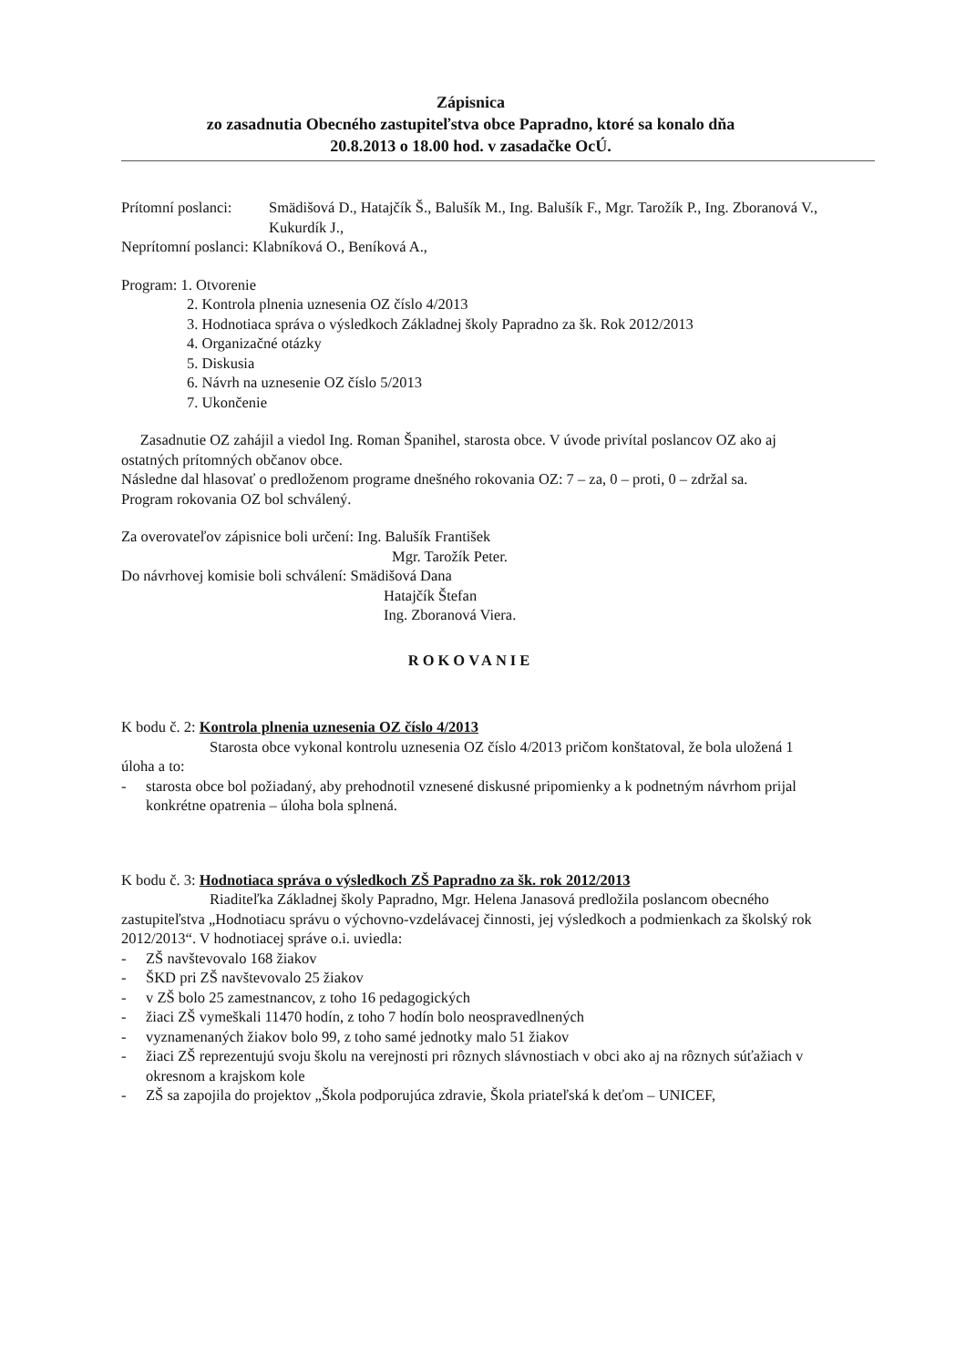Zápisnica
zo zasadnutia Obecného zastupiteľstva obce Papradno, ktoré sa konalo dňa
20.8.2013 o 18.00 hod. v zasadačke OcÚ.
Prítomní poslanci: Smädišová D., Hatajčík Š., Balušík M., Ing. Balušík F., Mgr. Tarožík P., Ing. Zboranová V., Kukurdík J.,
Neprítomní poslanci: Klabníková O., Beníková A.,
Program: 1. Otvorenie
2. Kontrola plnenia uznesenia OZ číslo 4/2013
3. Hodnotiaca správa o výsledkoch Základnej školy Papradno za šk. Rok 2012/2013
4. Organizačné otázky
5. Diskusia
6. Návrh na uznesenie OZ číslo 5/2013
7. Ukončenie
Zasadnutie OZ zahájil a viedol Ing. Roman Španihel, starosta obce. V úvode privítal poslancov OZ ako aj ostatných prítomných občanov obce.
Následne dal hlasovať o predloženom programe dnešného rokovania OZ: 7 – za, 0 – proti, 0 – zdržal sa.
Program rokovania OZ bol schválený.
Za overovateľov zápisnice boli určení: Ing. Balušík František
Mgr. Tarožík Peter.
Do návrhovej komisie boli schválení: Smädišová Dana
Hatajčík Štefan
Ing. Zboranová Viera.
ROKOVANIE
K bodu č. 2: Kontrola plnenia uznesenia OZ číslo 4/2013
Starosta obce vykonal kontrolu uznesenia OZ číslo 4/2013 pričom konštatoval, že bola uložená 1 úloha a to:
- starosta obce bol požiadaný, aby prehodnotil vznesené diskusné pripomienky a k podnetným návrhom prijal konkrétne opatrenia – úloha bola splnená.
K bodu č. 3: Hodnotiaca správa o výsledkoch ZŠ Papradno za šk. rok 2012/2013
Riaditeľka Základnej školy Papradno, Mgr. Helena Janasová predložila poslancom obecného zastupiteľstva „Hodnotiacu správu o výchovno-vzdelávacej činnosti, jej výsledkoch a podmienkach za školský rok 2012/2013“. V hodnotiacej správe o.i. uviedla:
- ZŠ navštevovalo 168 žiakov
- ŠKD pri ZŠ navštevovalo 25 žiakov
- v ZŠ bolo 25 zamestnancov, z toho 16 pedagogických
- žiaci ZŠ vymeškali 11470 hodín, z toho 7 hodín bolo neospravedlnených
- vyznamenaných žiakov bolo 99, z toho samé jednotky malo 51 žiakov
- žiaci ZŠ reprezentujú svoju školu na verejnosti pri rôznych slávnostiach v obci ako aj na rôznych súťažiach v okresnom a krajskom kole
- ZŠ sa zapojila do projektov „Škola podporujúca zdravie, Škola priateľská k deťom – UNICEF,